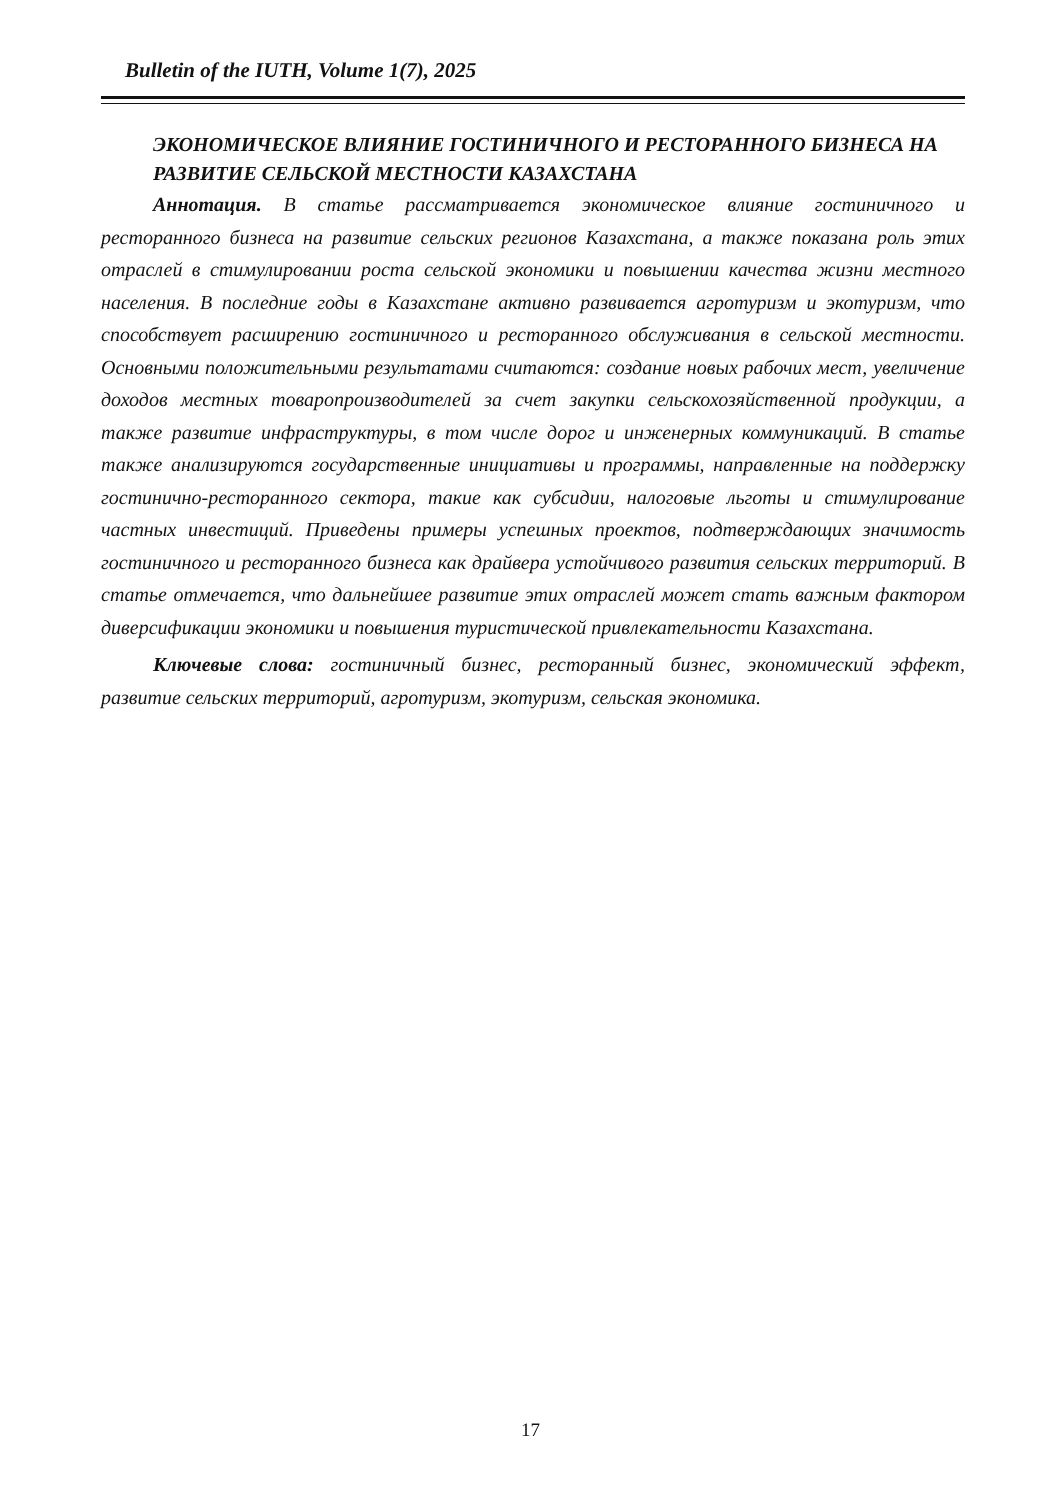Bulletin of the IUTH, Volume 1(7), 2025
ЭКОНОМИЧЕСКОЕ ВЛИЯНИЕ ГОСТИНИЧНОГО И РЕСТОРАННОГО БИЗНЕСА НА РАЗВИТИЕ СЕЛЬСКОЙ МЕСТНОСТИ КАЗАХСТАНА
Аннотация. В статье рассматривается экономическое влияние гостиничного и ресторанного бизнеса на развитие сельских регионов Казахстана, а также показана роль этих отраслей в стимулировании роста сельской экономики и повышении качества жизни местного населения. В последние годы в Казахстане активно развивается агротуризм и экотуризм, что способствует расширению гостиничного и ресторанного обслуживания в сельской местности. Основными положительными результатами считаются: создание новых рабочих мест, увеличение доходов местных товаропроизводителей за счет закупки сельскохозяйственной продукции, а также развитие инфраструктуры, в том числе дорог и инженерных коммуникаций. В статье также анализируются государственные инициативы и программы, направленные на поддержку гостинично-ресторанного сектора, такие как субсидии, налоговые льготы и стимулирование частных инвестиций. Приведены примеры успешных проектов, подтверждающих значимость гостиничного и ресторанного бизнеса как драйвера устойчивого развития сельских территорий. В статье отмечается, что дальнейшее развитие этих отраслей может стать важным фактором диверсификации экономики и повышения туристической привлекательности Казахстана.
Ключевые слова: гостиничный бизнес, ресторанный бизнес, экономический эффект, развитие сельских территорий, агротуризм, экотуризм, сельская экономика.
17